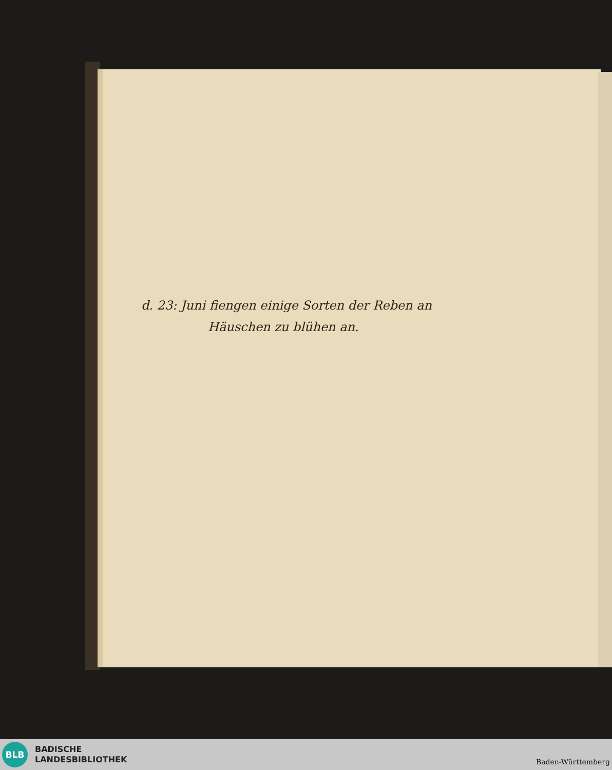d. 23: Juni fiengen einige Sorten der Reben an
Häuschen zu blühen an.
BLB
BADISCHE
LANDESBIBLIOTHEK
Baden-Württemberg